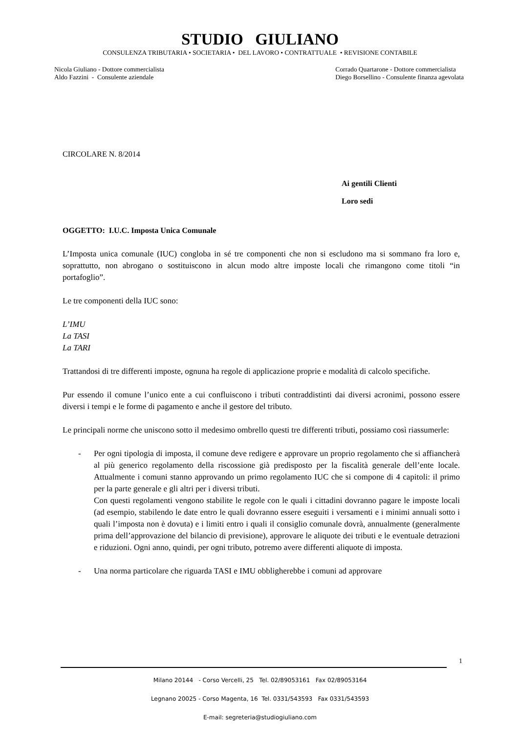STUDIO GIULIANO
CONSULENZA TRIBUTARIA • SOCIETARIA • DEL LAVORO • CONTRATTUALE • REVISIONE CONTABILE
Nicola Giuliano - Dottore commercialista
Aldo Fazzini - Consulente aziendale
Corrado Quartarone - Dottore commercialista
Diego Borsellino - Consulente finanza agevolata
CIRCOLARE N. 8/2014
Ai gentili Clienti
Loro sedi
OGGETTO: I.U.C. Imposta Unica Comunale
L’Imposta unica comunale (IUC) congloba in sé tre componenti che non si escludono ma si sommano fra loro e, soprattutto, non abrogano o sostituiscono in alcun modo altre imposte locali che rimangono come titoli “in portafoglio”.
Le tre componenti della IUC sono:
L’IMU
La TASI
La TARI
Trattandosi di tre differenti imposte, ognuna ha regole di applicazione proprie e modalità di calcolo specifiche.
Pur essendo il comune l’unico ente a cui confluiscono i tributi contraddistinti dai diversi acronimi, possono essere diversi i tempi e le forme di pagamento e anche il gestore del tributo.
Le principali norme che uniscono sotto il medesimo ombrello questi tre differenti tributi, possiamo così riassumerle:
- Per ogni tipologia di imposta, il comune deve redigere e approvare un proprio regolamento che si affiancherà al più generico regolamento della riscossione già predisposto per la fiscalità generale dell’ente locale. Attualmente i comuni stanno approvando un primo regolamento IUC che si compone di 4 capitoli: il primo per la parte generale e gli altri per i diversi tributi.
Con questi regolamenti vengono stabilite le regole con le quali i cittadini dovranno pagare le imposte locali (ad esempio, stabilendo le date entro le quali dovranno essere eseguiti i versamenti e i minimi annuali sotto i quali l’imposta non è dovuta) e i limiti entro i quali il consiglio comunale dovrà, annualmente (generalmente prima dell’approvazione del bilancio di previsione), approvare le aliquote dei tributi e le eventuale detrazioni e riduzioni. Ogni anno, quindi, per ogni tributo, potremo avere differenti aliquote di imposta.
- Una norma particolare che riguarda TASI e IMU obbligherebbe i comuni ad approvare
1
Milano 20144 - Corso Vercelli, 25 Tel. 02/89053161 Fax 02/89053164
Legnano 20025 - Corso Magenta, 16 Tel. 0331/543593 Fax 0331/543593
E-mail: segreteria@studiogiuliano.com